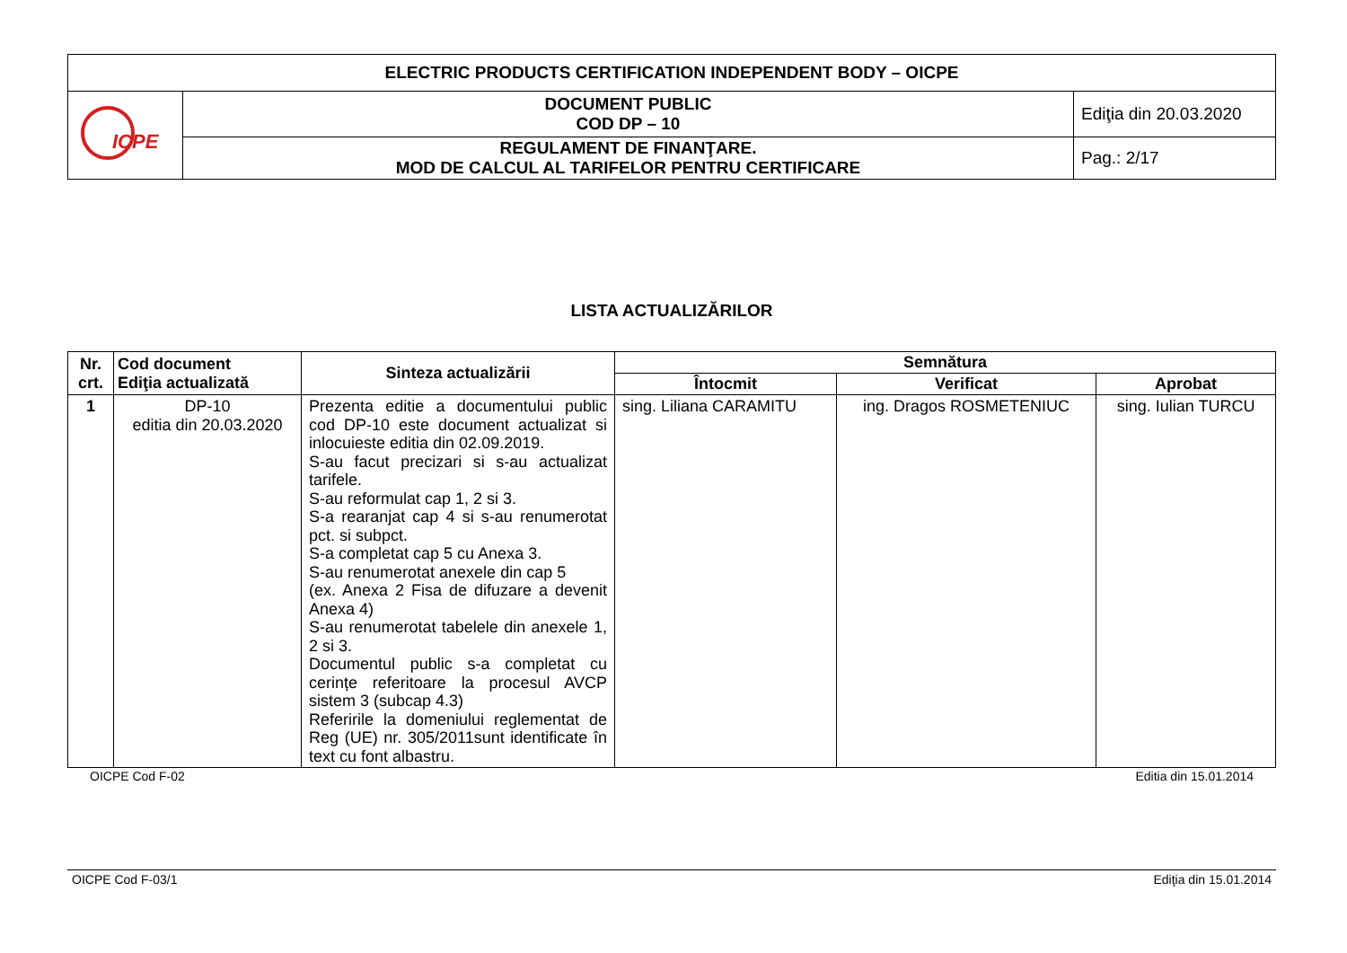| ELECTRIC PRODUCTS CERTIFICATION INDEPENDENT BODY – OICPE | | |
| ICPE | DOCUMENT PUBLIC COD DP – 10 | Ediţia din 20.03.2020 |
| | REGULAMENT DE FINANŢARE. MOD DE CALCUL AL TARIFELOR PENTRU CERTIFICARE | Pag.: 2/17 |
LISTA ACTUALIZĂRILOR
| Nr. crt. | Cod document Ediţia actualizată | Sinteza actualizării | Semnătura | | |
| --- | --- | --- | --- | --- | --- |
| | | | Întocmit | Verificat | Aprobat |
| 1 | DP-10 editia din 20.03.2020 | Prezenta editie a documentului public cod DP-10 este document actualizat si inlocuieste editia din 02.09.2019. S-au facut precizari si s-au actualizat tarifele. S-au reformulat cap 1, 2 si 3. S-a rearanjat cap 4 si s-au renumerotat pct. si subpct. S-a completat cap 5 cu Anexa 3. S-au renumerotat anexele din cap 5 (ex. Anexa 2 Fisa de difuzare a devenit Anexa 4) S-au renumerotat tabelele din anexele 1, 2 si 3. Documentul public s-a completat cu cerințe referitoare la procesul AVCP sistem 3 (subcap 4.3) Referirile la domeniului reglementat de Reg (UE) nr. 305/2011sunt identificate în text cu font albastru. | sing. Liliana CARAMITU | ing. Dragos ROSMETENIUC | sing. Iulian TURCU |
OICPE Cod F-02 Editia din 15.01.2014
OICPE Cod F-03/1 Ediţia din 15.01.2014